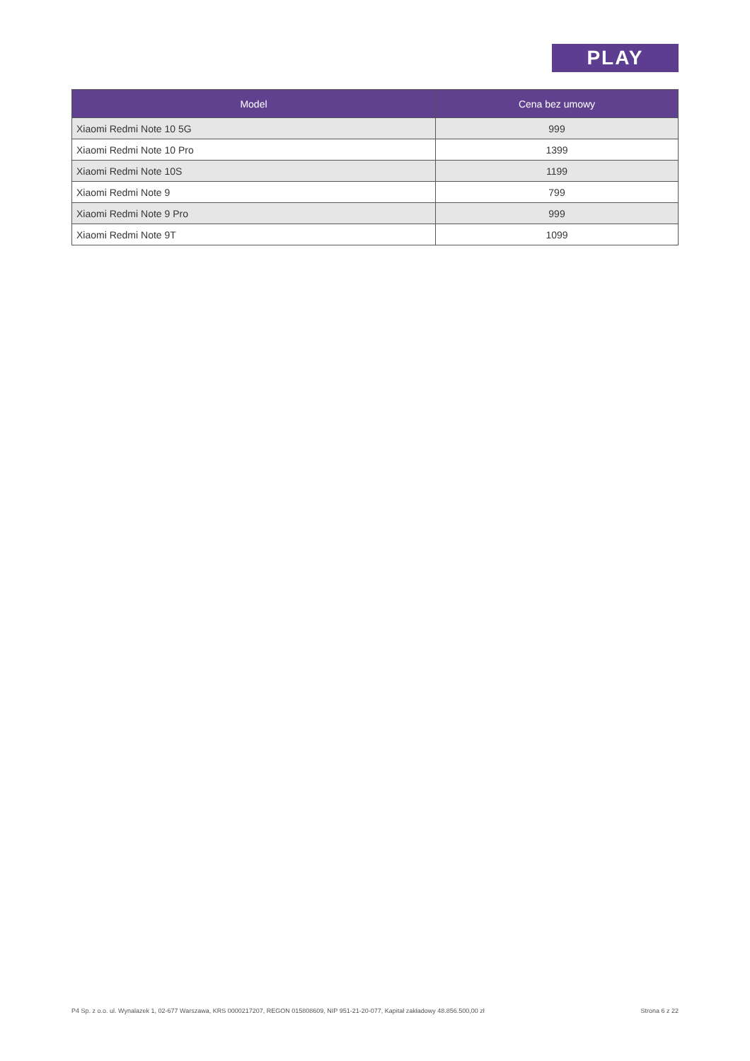PLAY
| Model | Cena bez umowy |
| --- | --- |
| Xiaomi Redmi Note 10 5G | 999 |
| Xiaomi Redmi Note 10 Pro | 1399 |
| Xiaomi Redmi Note 10S | 1199 |
| Xiaomi Redmi Note 9 | 799 |
| Xiaomi Redmi Note 9 Pro | 999 |
| Xiaomi Redmi Note 9T | 1099 |
P4 Sp. z o.o. ul. Wynalazek 1, 02-677 Warszawa, KRS 0000217207, REGON 015808609, NIP 951-21-20-077, Kapitał zakładowy 48.856.500,00 zł Strona 6 z 22